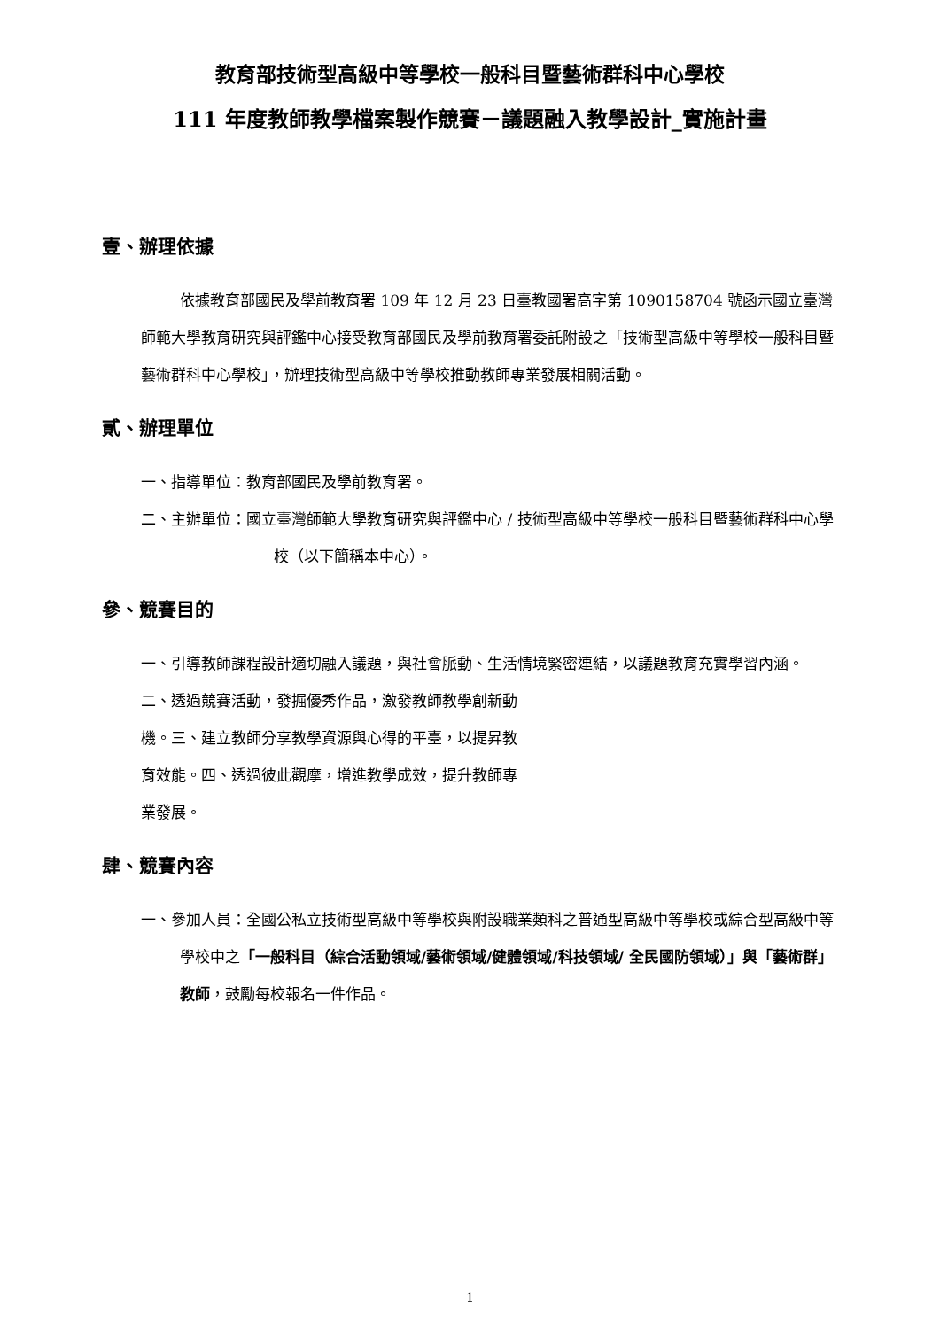教育部技術型高級中等學校一般科目暨藝術群科中心學校
111 年度教師教學檔案製作競賽－議題融入教學設計_實施計畫
壹、辦理依據
依據教育部國民及學前教育署 109 年 12 月 23 日臺教國署高字第 1090158704 號函示國立臺灣師範大學教育研究與評鑑中心接受教育部國民及學前教育署委託附設之「技術型高級中等學校一般科目暨藝術群科中心學校」，辦理技術型高級中等學校推動教師專業發展相關活動。
貳、辦理單位
一、指導單位：教育部國民及學前教育署。
二、主辦單位：國立臺灣師範大學教育研究與評鑑中心 / 技術型高級中等學校一般科目暨藝術群科中心學校（以下簡稱本中心）。
參、競賽目的
一、引導教師課程設計適切融入議題，與社會脈動、生活情境緊密連結，以議題教育充實學習內涵。
二、透過競賽活動，發掘優秀作品，激發教師教學創新動
機。三、建立教師分享教學資源與心得的平臺，以提昇教
育效能。四、透過彼此觀摩，增進教學成效，提升教師專
業發展。
肆、競賽內容
一、參加人員：全國公私立技術型高級中等學校與附設職業類科之普通型高級中等學校或綜合型高級中等學校中之「一般科目（綜合活動領域/藝術領域/健體領域/科技領域/ 全民國防領域）」與「藝術群」教師，鼓勵每校報名一件作品。
1